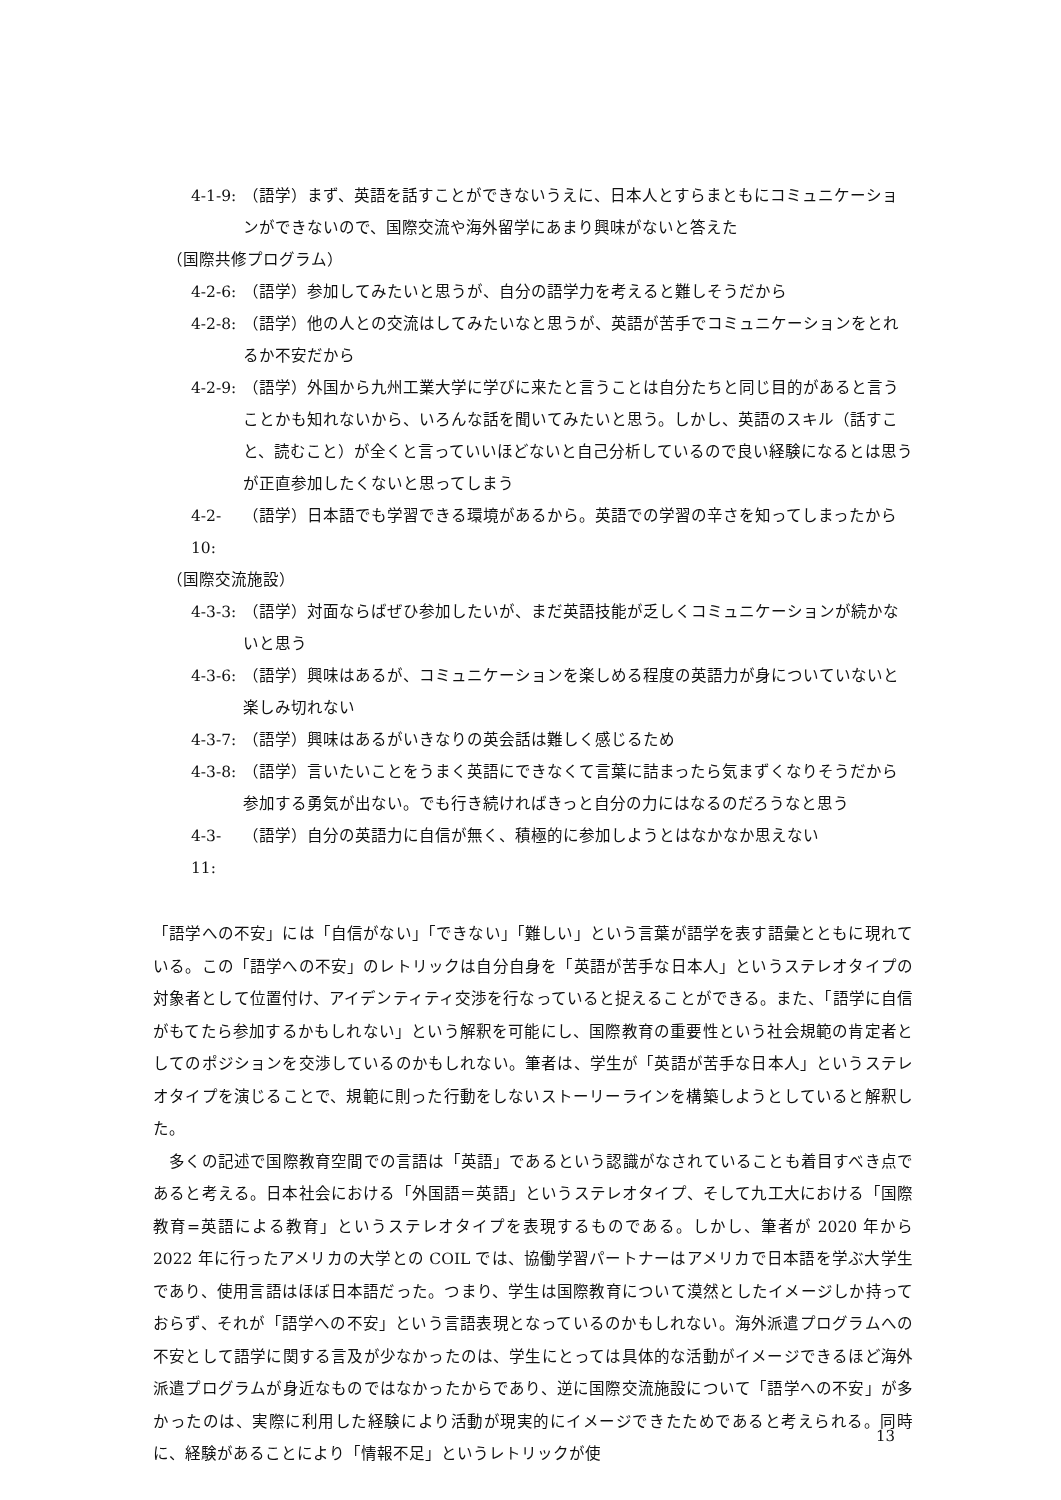4-1-9: （語学）まず、英語を話すことができないうえに、日本人とすらまともにコミュニケーションができないので、国際交流や海外留学にあまり興味がないと答えた
（国際共修プログラム）
4-2-6: （語学）参加してみたいと思うが、自分の語学力を考えると難しそうだから
4-2-8: （語学）他の人との交流はしてみたいなと思うが、英語が苦手でコミュニケーションをとれるか不安だから
4-2-9: （語学）外国から九州工業大学に学びに来たと言うことは自分たちと同じ目的があると言うことかも知れないから、いろんな話を聞いてみたいと思う。しかし、英語のスキル（話すこと、読むこと）が全くと言っていいほどないと自己分析しているので良い経験になるとは思うが正直参加したくないと思ってしまう
4-2-10: （語学）日本語でも学習できる環境があるから。英語での学習の辛さを知ってしまったから
（国際交流施設）
4-3-3: （語学）対面ならばぜひ参加したいが、まだ英語技能が乏しくコミュニケーションが続かないと思う
4-3-6: （語学）興味はあるが、コミュニケーションを楽しめる程度の英語力が身についていないと楽しみ切れない
4-3-7: （語学）興味はあるがいきなりの英会話は難しく感じるため
4-3-8: （語学）言いたいことをうまく英語にできなくて言葉に詰まったら気まずくなりそうだから参加する勇気が出ない。でも行き続ければきっと自分の力にはなるのだろうなと思う
4-3-11: （語学）自分の英語力に自信が無く、積極的に参加しようとはなかなか思えない
「語学への不安」には「自信がない」「できない」「難しい」という言葉が語学を表す語彙とともに現れている。この「語学への不安」のレトリックは自分自身を「英語が苦手な日本人」というステレオタイプの対象者として位置付け、アイデンティティ交渉を行なっていると捉えることができる。また、「語学に自信がもてたら参加するかもしれない」という解釈を可能にし、国際教育の重要性という社会規範の肯定者としてのポジションを交渉しているのかもしれない。筆者は、学生が「英語が苦手な日本人」というステレオタイプを演じることで、規範に則った行動をしないストーリーラインを構築しようとしていると解釈した。
　多くの記述で国際教育空間での言語は「英語」であるという認識がなされていることも着目すべき点であると考える。日本社会における「外国語＝英語」というステレオタイプ、そして九工大における「国際教育=英語による教育」というステレオタイプを表現するものである。しかし、筆者が 2020 年から 2022 年に行ったアメリカの大学との COIL では、協働学習パートナーはアメリカで日本語を学ぶ大学生であり、使用言語はほぼ日本語だった。つまり、学生は国際教育について漠然としたイメージしか持っておらず、それが「語学への不安」という言語表現となっているのかもしれない。海外派遣プログラムへの不安として語学に関する言及が少なかったのは、学生にとっては具体的な活動がイメージできるほど海外派遣プログラムが身近なものではなかったからであり、逆に国際交流施設について「語学への不安」が多かったのは、実際に利用した経験により活動が現実的にイメージできたためであると考えられる。同時に、経験があることにより「情報不足」というレトリックが使
13